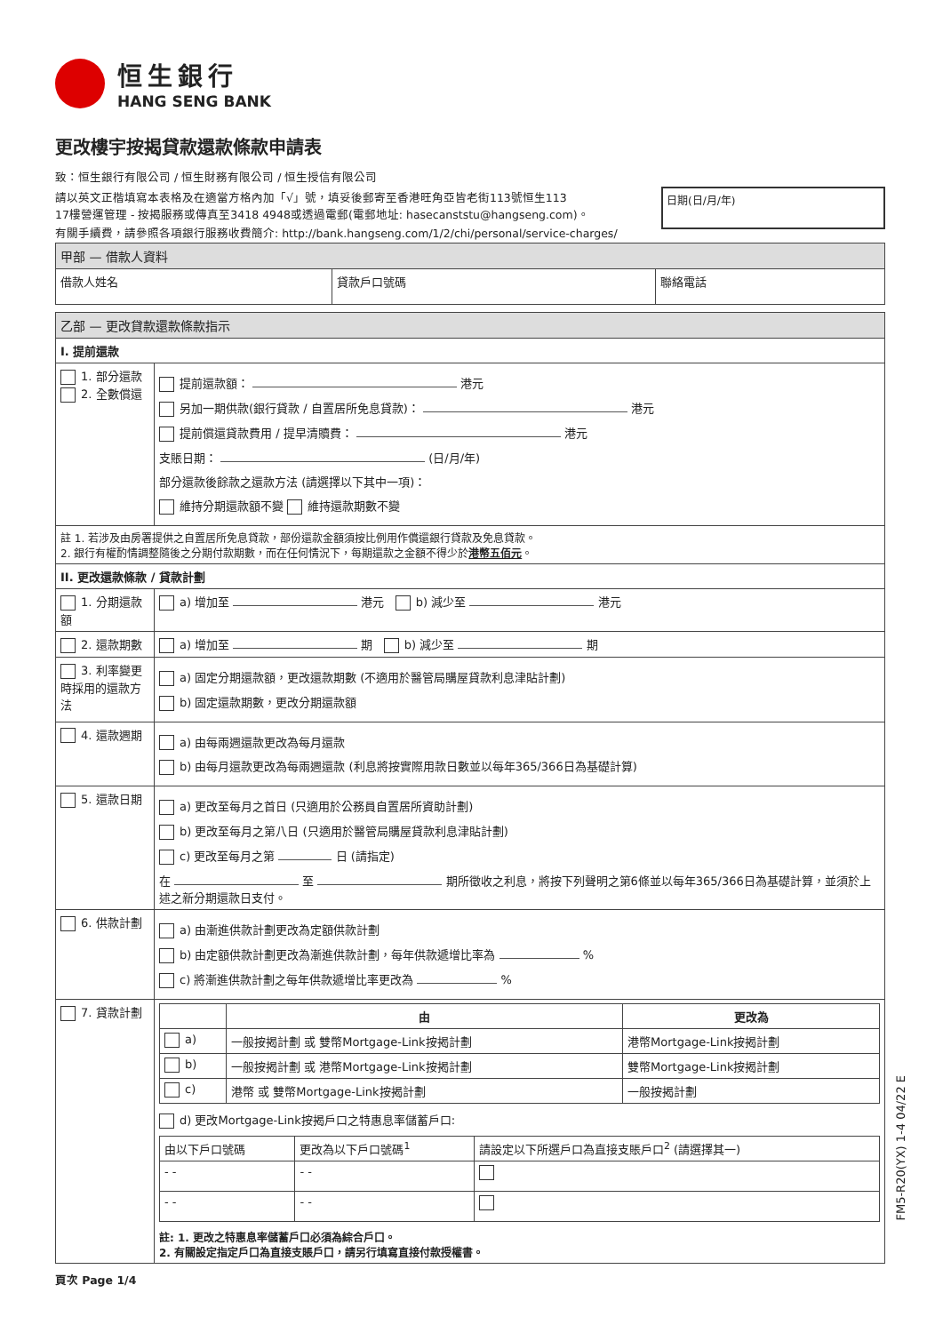恒生銀行
HANG SENG BANK
更改樓宇按揭貸款還款條款申請表
致：恒生銀行有限公司 / 恒生財務有限公司 / 恒生授信有限公司
請以英文正楷填寫本表格及在適當方格內加「√」號，填妥後郵寄至香港旺角亞皆老街113號恒生113
17樓營運管理 - 按揭服務或傳真至3418 4948或透過電郵(電郵地址: hasecanststu@hangseng.com)。
有關手續費，請參照各項銀行服務收費簡介: http://bank.hangseng.com/1/2/chi/personal/service-charges/
日期(日/月/年)
| 甲部 — 借款人資料 | | |
| 借款人姓名 | 貸款戶口號碼 | 聯絡電話 |
| 乙部 — 更改貸款還款條款指示 | |
| I. 提前還款 | |
| 1. 部分還款 2. 全數償還 | 提前還款額： 港元 另加一期供款(銀行貸款 / 自置居所免息貸款)： 港元 提前償還貸款費用 / 提早清贖費： 港元 支賬日期： (日/月/年) 部分還款後餘款之還款方法 (請選擇以下其中一項)： 維持分期還款額不變 維持還款期數不變 |
| 註 1. 若涉及由房署提供之自置居所免息貸款，部份還款金額須按比例用作償還銀行貸款及免息貸款。 2. 銀行有權酌情調整隨後之分期付款期數，而在任何情況下，每期還款之金額不得少於 港幣五佰元 。 | |
| II. 更改還款條款 / 貸款計劃 | |
| 1. 分期還款額 | a) 增加至 港元 b) 減少至 港元 |
| 2. 還款期數 | a) 增加至 期 b) 減少至 期 |
| 3. 利率變更時採用的還款方法 | a) 固定分期還款額，更改還款期數 (不適用於醫管局購屋貸款利息津貼計劃) b) 固定還款期數，更改分期還款額 |
| 4. 還款週期 | a) 由每兩週還款更改為每月還款 b) 由每月還款更改為每兩週還款 (利息將按實際用款日數並以每年365/366日為基礎計算) |
| 5. 還款日期 | a) 更改至每月之首日 (只適用於公務員自置居所資助計劃) b) 更改至每月之第八日 (只適用於醫管局購屋貸款利息津貼計劃) c) 更改至每月之第 日 (請指定) 在 至 期所徵收之利息，將按下列聲明之第6條並以每年365/366日為基礎計算，並須於上述之新分期還款日支付。 |
| 6. 供款計劃 | a) 由漸進供款計劃更改為定額供款計劃 b) 由定額供款計劃更改為漸進供款計劃，每年供款遞增比率為 % c) 將漸進供款計劃之每年供款遞增比率更改為 % |
| 7. 貸款計劃 | / / 由 / 更改為 / / --- / --- / --- / / a) / 一般按揭計劃 或 雙幣Mortgage-Link按揭計劃 / 港幣Mortgage-Link按揭計劃 / / b) / 一般按揭計劃 或 港幣Mortgage-Link按揭計劃 / 雙幣Mortgage-Link按揭計劃 / / c) / 港幣 或 雙幣Mortgage-Link按揭計劃 / 一般按揭計劃 / d) 更改Mortgage-Link按揭戶口之特惠息率儲蓄戶口: / 由以下戶口號碼 / 更改為以下戶口號碼<sup>1</sup> / 請設定以下所選戶口為直接支賬戶口<sup>2</sup> (請選擇其一) / / - - / - - / / / - - / - - / / 註: 1. 更改之特惠息率儲蓄戶口必須為綜合戶口。 2. 有關設定指定戶口為直接支賬戶口，請另行填寫直接付款授權書。 |
頁次 Page 1/4
FM5-R20(YX) 1-4 04/22 E